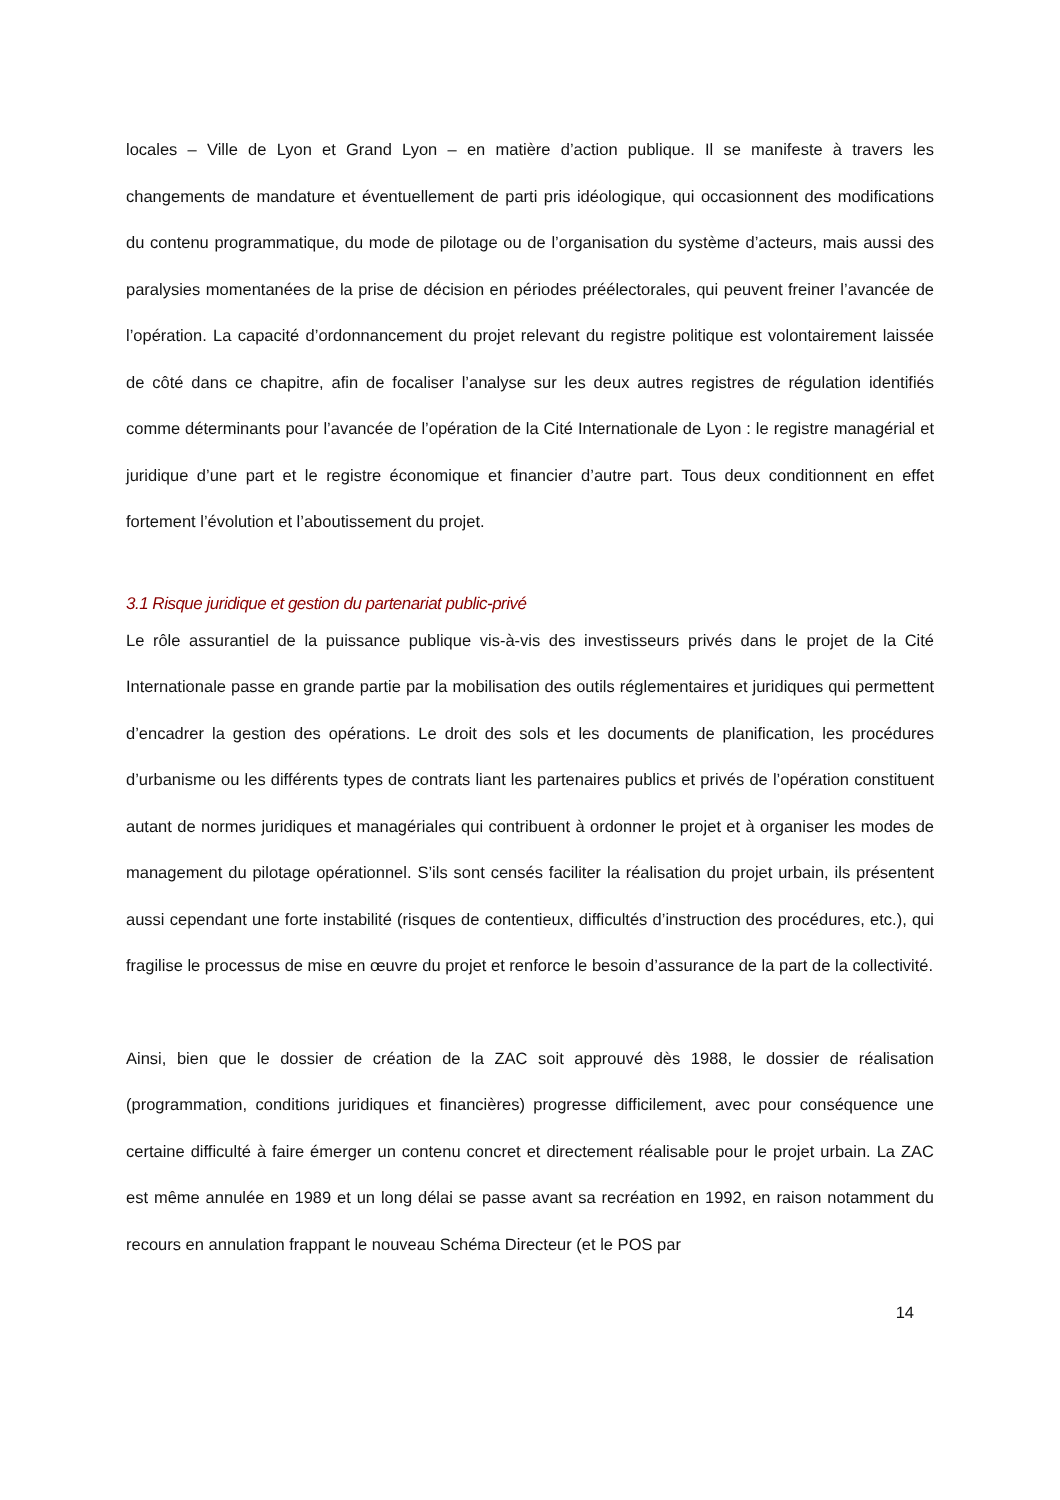locales – Ville de Lyon et Grand Lyon – en matière d’action publique. Il se manifeste à travers les changements de mandature et éventuellement de parti pris idéologique, qui occasionnent des modifications du contenu programmatique, du mode de pilotage ou de l’organisation du système d’acteurs, mais aussi des paralysies momentanées de la prise de décision en périodes préélectorales, qui peuvent freiner l’avancée de l’opération. La capacité d’ordonnancement du projet relevant du registre politique est volontairement laissée de côté dans ce chapitre, afin de focaliser l’analyse sur les deux autres registres de régulation identifiés comme déterminants pour l’avancée de l’opération de la Cité Internationale de Lyon : le registre managérial et juridique d’une part et le registre économique et financier d’autre part. Tous deux conditionnent en effet fortement l’évolution et l’aboutissement du projet.
3.1 Risque juridique et gestion du partenariat public-privé
Le rôle assurantiel de la puissance publique vis-à-vis des investisseurs privés dans le projet de la Cité Internationale passe en grande partie par la mobilisation des outils réglementaires et juridiques qui permettent d’encadrer la gestion des opérations. Le droit des sols et les documents de planification, les procédures d’urbanisme ou les différents types de contrats liant les partenaires publics et privés de l’opération constituent autant de normes juridiques et managériales qui contribuent à ordonner le projet et à organiser les modes de management du pilotage opérationnel. S’ils sont censés faciliter la réalisation du projet urbain, ils présentent aussi cependant une forte instabilité (risques de contentieux, difficultés d’instruction des procédures, etc.), qui fragilise le processus de mise en œuvre du projet et renforce le besoin d’assurance de la part de la collectivité.
Ainsi, bien que le dossier de création de la ZAC soit approuvé dès 1988, le dossier de réalisation (programmation, conditions juridiques et financières) progresse difficilement, avec pour conséquence une certaine difficulté à faire émerger un contenu concret et directement réalisable pour le projet urbain. La ZAC est même annulée en 1989 et un long délai se passe avant sa recréation en 1992, en raison notamment du recours en annulation frappant le nouveau Schéma Directeur (et le POS par
14